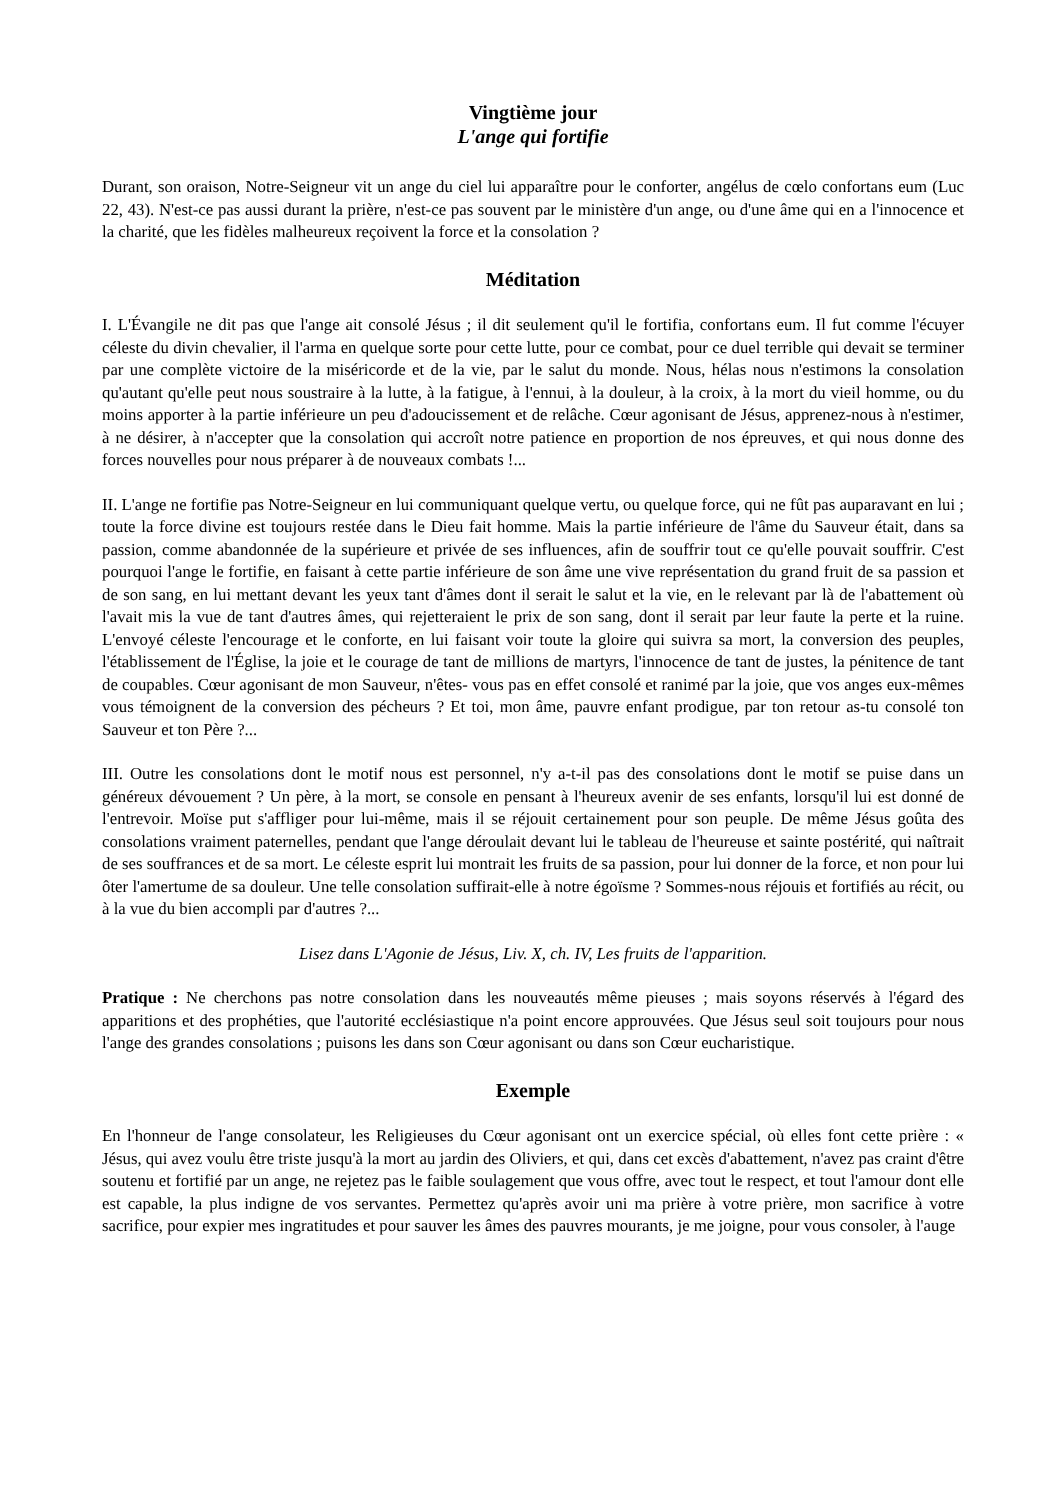Vingtième jour
L'ange qui fortifie
Durant, son oraison, Notre-Seigneur vit un ange du ciel lui apparaître pour le conforter, angélus de cœlo confortans eum (Luc 22, 43). N'est-ce pas aussi durant la prière, n'est-ce pas souvent par le ministère d'un ange, ou d'une âme qui en a l'innocence et la charité, que les fidèles malheureux reçoivent la force et la consolation ?
Méditation
I. L'Évangile ne dit pas que l'ange ait consolé Jésus ; il dit seulement qu'il le fortifia, confortans eum. Il fut comme l'écuyer céleste du divin chevalier, il l'arma en quelque sorte pour cette lutte, pour ce combat, pour ce duel terrible qui devait se terminer par une complète victoire de la miséricorde et de la vie, par le salut du monde. Nous, hélas nous n'estimons la consolation qu'autant qu'elle peut nous soustraire à la lutte, à la fatigue, à l'ennui, à la douleur, à la croix, à la mort du vieil homme, ou du moins apporter à la partie inférieure un peu d'adoucissement et de relâche. Cœur agonisant de Jésus, apprenez-nous à n'estimer, à ne désirer, à n'accepter que la consolation qui accroît notre patience en proportion de nos épreuves, et qui nous donne des forces nouvelles pour nous préparer à de nouveaux combats !...
II. L'ange ne fortifie pas Notre-Seigneur en lui communiquant quelque vertu, ou quelque force, qui ne fût pas auparavant en lui ; toute la force divine est toujours restée dans le Dieu fait homme. Mais la partie inférieure de l'âme du Sauveur était, dans sa passion, comme abandonnée de la supérieure et privée de ses influences, afin de souffrir tout ce qu'elle pouvait souffrir. C'est pourquoi l'ange le fortifie, en faisant à cette partie inférieure de son âme une vive représentation du grand fruit de sa passion et de son sang, en lui mettant devant les yeux tant d'âmes dont il serait le salut et la vie, en le relevant par là de l'abattement où l'avait mis la vue de tant d'autres âmes, qui rejetteraient le prix de son sang, dont il serait par leur faute la perte et la ruine. L'envoyé céleste l'encourage et le conforte, en lui faisant voir toute la gloire qui suivra sa mort, la conversion des peuples, l'établissement de l'Église, la joie et le courage de tant de millions de martyrs, l'innocence de tant de justes, la pénitence de tant de coupables. Cœur agonisant de mon Sauveur, n'êtes- vous pas en effet consolé et ranimé par la joie, que vos anges eux-mêmes vous témoignent de la conversion des pécheurs ? Et toi, mon âme, pauvre enfant prodigue, par ton retour as-tu consolé ton Sauveur et ton Père ?...
III. Outre les consolations dont le motif nous est personnel, n'y a-t-il pas des consolations dont le motif se puise dans un généreux dévouement ? Un père, à la mort, se console en pensant à l'heureux avenir de ses enfants, lorsqu'il lui est donné de l'entrevoir. Moïse put s'affliger pour lui-même, mais il se réjouit certainement pour son peuple. De même Jésus goûta des consolations vraiment paternelles, pendant que l'ange déroulait devant lui le tableau de l'heureuse et sainte postérité, qui naîtrait de ses souffrances et de sa mort. Le céleste esprit lui montrait les fruits de sa passion, pour lui donner de la force, et non pour lui ôter l'amertume de sa douleur. Une telle consolation suffirait-elle à notre égoïsme ? Sommes-nous réjouis et fortifiés au récit, ou à la vue du bien accompli par d'autres ?...
Lisez dans L'Agonie de Jésus, Liv. X, ch. IV, Les fruits de l'apparition.
Pratique : Ne cherchons pas notre consolation dans les nouveautés même pieuses ; mais soyons réservés à l'égard des apparitions et des prophéties, que l'autorité ecclésiastique n'a point encore approuvées. Que Jésus seul soit toujours pour nous l'ange des grandes consolations ; puisons les dans son Cœur agonisant ou dans son Cœur eucharistique.
Exemple
En l'honneur de l'ange consolateur, les Religieuses du Cœur agonisant ont un exercice spécial, où elles font cette prière : « Jésus, qui avez voulu être triste jusqu'à la mort au jardin des Oliviers, et qui, dans cet excès d'abattement, n'avez pas craint d'être soutenu et fortifié par un ange, ne rejetez pas le faible soulagement que vous offre, avec tout le respect, et tout l'amour dont elle est capable, la plus indigne de vos servantes. Permettez qu'après avoir uni ma prière à votre prière, mon sacrifice à votre sacrifice, pour expier mes ingratitudes et pour sauver les âmes des pauvres mourants, je me joigne, pour vous consoler, à l'auge